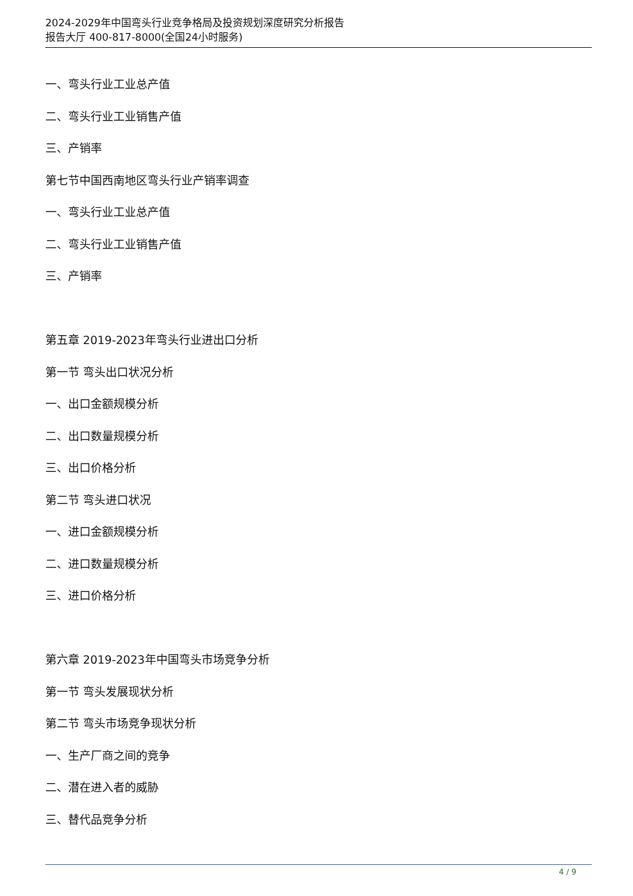2024-2029年中国弯头行业竞争格局及投资规划深度研究分析报告
报告大厅 400-817-8000(全国24小时服务)
一、弯头行业工业总产值
二、弯头行业工业销售产值
三、产销率
第七节中国西南地区弯头行业产销率调查
一、弯头行业工业总产值
二、弯头行业工业销售产值
三、产销率
第五章 2019-2023年弯头行业进出口分析
第一节 弯头出口状况分析
一、出口金额规模分析
二、出口数量规模分析
三、出口价格分析
第二节 弯头进口状况
一、进口金额规模分析
二、进口数量规模分析
三、进口价格分析
第六章 2019-2023年中国弯头市场竞争分析
第一节 弯头发展现状分析
第二节 弯头市场竞争现状分析
一、生产厂商之间的竞争
二、潜在进入者的威胁
三、替代品竞争分析
4 / 9